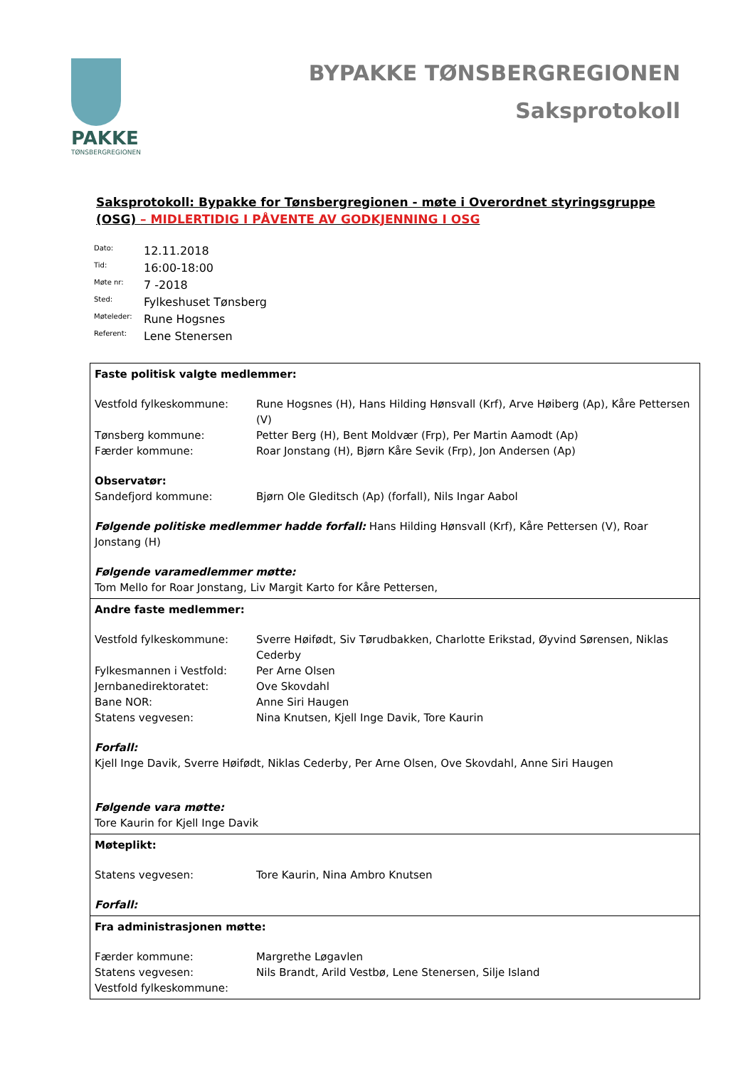PAKKE
TØNSBERGREGIONEN
BYPAKKE TØNSBERGREGIONEN
Saksprotokoll
Saksprotokoll: Bypakke for Tønsbergregionen - møte i Overordnet styringsgruppe (OSG) – MIDLERTIDIG I PÅVENTE AV GODKJENNING I OSG
| Dato: | 12.11.2018 |
| Tid: | 16:00-18:00 |
| Møte nr: | 7 -2018 |
| Sted: | Fylkeshuset Tønsberg |
| Møteleder: | Rune Hogsnes |
| Referent: | Lene Stenersen |
| Faste politisk valgte medlemmer: Vestfold fylkeskommune: Rune Hogsnes (H), Hans Hilding Hønsvall (Krf), Arve Høiberg (Ap), Kåre Pettersen (V) Tønsberg kommune: Petter Berg (H), Bent Moldvær (Frp), Per Martin Aamodt (Ap) Færder kommune: Roar Jonstang (H), Bjørn Kåre Sevik (Frp), Jon Andersen (Ap) Observatør: Sandefjord kommune: Bjørn Ole Gleditsch (Ap) (forfall), Nils Ingar Aabol Følgende politiske medlemmer hadde forfall: Hans Hilding Hønsvall (Krf), Kåre Pettersen (V), Roar Jonstang (H) Følgende varamedlemmer møtte: Tom Mello for Roar Jonstang, Liv Margit Karto for Kåre Pettersen, |
| Andre faste medlemmer: Vestfold fylkeskommune: Sverre Høifødt, Siv Tørudbakken, Charlotte Erikstad, Øyvind Sørensen, Niklas Cederby Fylkesmannen i Vestfold: Per Arne Olsen Jernbanedirektoratet: Ove Skovdahl Bane NOR: Anne Siri Haugen Statens vegvesen: Nina Knutsen, Kjell Inge Davik, Tore Kaurin Forfall: Kjell Inge Davik, Sverre Høifødt, Niklas Cederby, Per Arne Olsen, Ove Skovdahl, Anne Siri Haugen Følgende vara møtte: Tore Kaurin for Kjell Inge Davik |
| Møteplikt: Statens vegvesen: Tore Kaurin, Nina Ambro Knutsen Forfall: |
| Fra administrasjonen møtte: Færder kommune: Margrethe Løgavlen Statens vegvesen: Nils Brandt, Arild Vestbø, Lene Stenersen, Silje Island Vestfold fylkeskommune: |